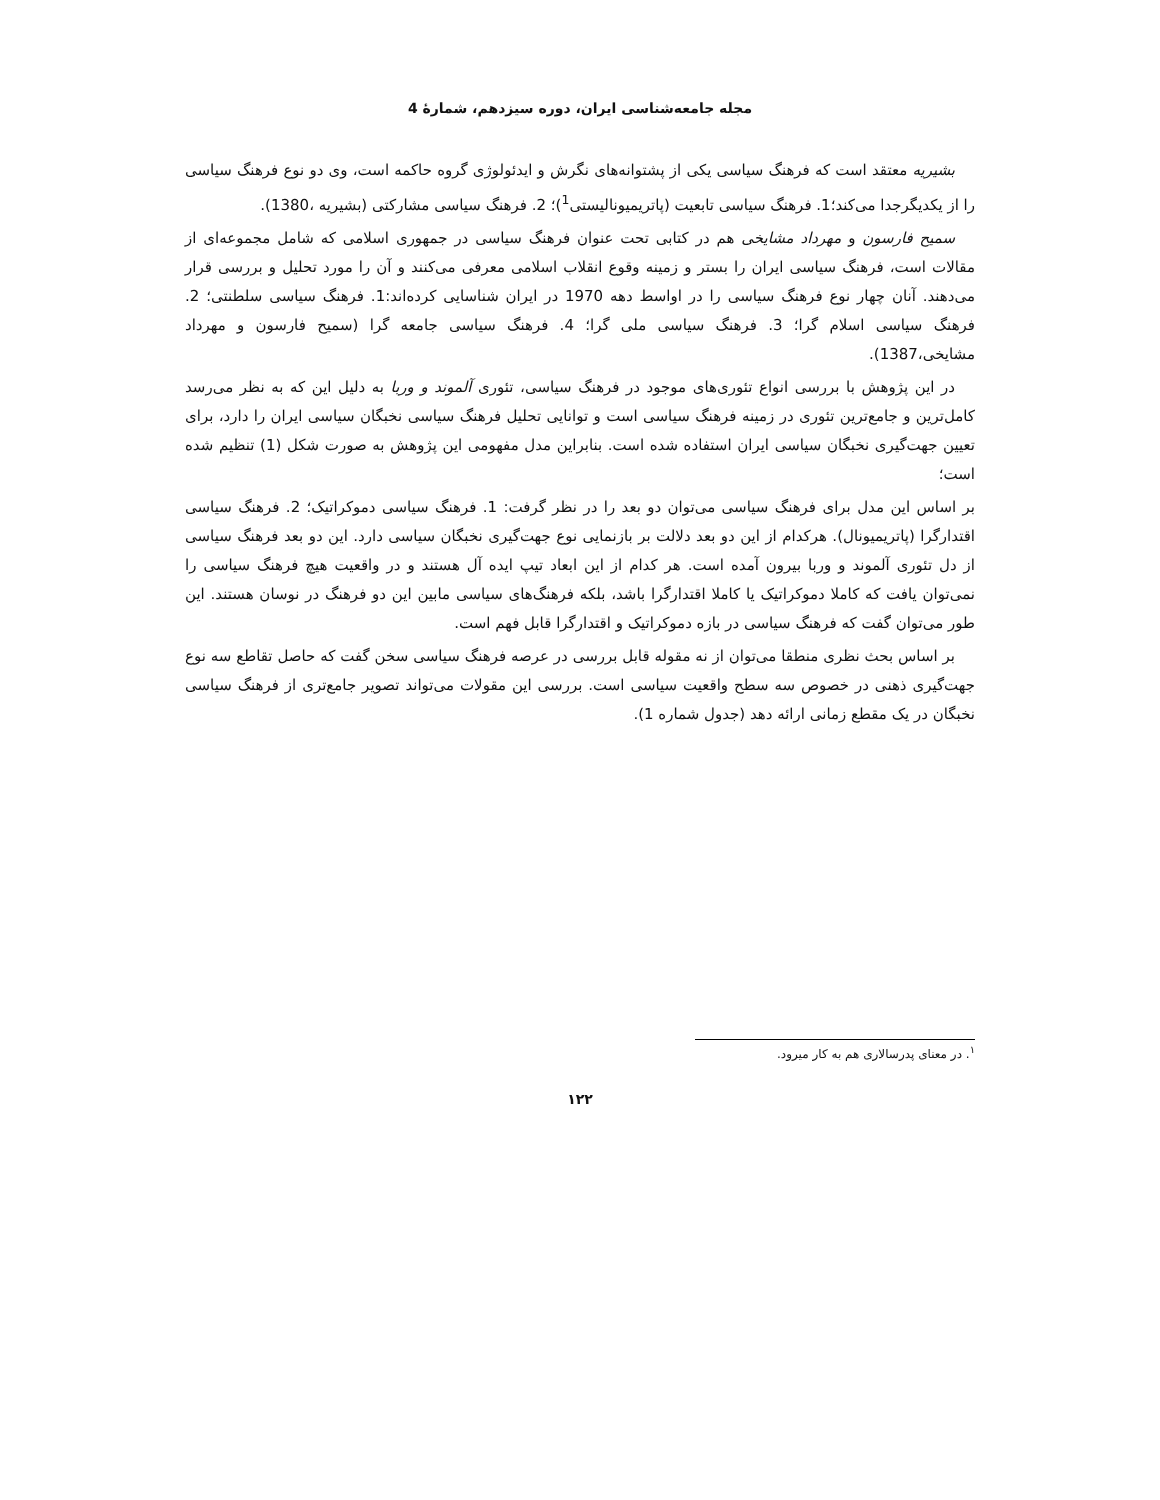مجله جامعه‌شناسی ایران، دوره سیزدهم، شمارۀ 4
بشیریه معتقد است که فرهنگ سیاسی یکی از پشتوانه‌های نگرش و ایدئولوژی گروه حاکمه است، وی دو نوع فرهنگ سیاسی را از یکدیگرجدا می‌کند؛1. فرهنگ سیاسی تابعیت (پاتریمیونالیستی<sup>1</sup>)؛ 2. فرهنگ سیاسی مشارکتی (بشیریه ،1380).
سمیح فارسون و مهرداد مشایخی هم در کتابی تحت عنوان فرهنگ سیاسی در جمهوری اسلامی که شامل مجموعه‌ای از مقالات است، فرهنگ سیاسی ایران را بستر و زمینه وقوع انقلاب اسلامی معرفی می‌کنند و آن را مورد تحلیل و بررسی قرار می‌دهند. آنان چهار نوع فرهنگ سیاسی را در اواسط دهه 1970 در ایران شناسایی کرده‌اند:1. فرهنگ سیاسی سلطنتی؛ 2. فرهنگ سیاسی اسلام گرا؛ 3. فرهنگ سیاسی ملی گرا؛ 4. فرهنگ سیاسی جامعه گرا (سمیح فارسون و مهرداد مشایخی،1387).
در این پژوهش با بررسی انواع تئوری‌های موجود در فرهنگ سیاسی، تئوری آلموند و وربا به دلیل این که به نظر می‌رسد کامل‌ترین و جامع‌ترین تئوری در زمینه فرهنگ سیاسی است و توانایی تحلیل فرهنگ سیاسی نخبگان سیاسی ایران را دارد، برای تعیین جهت‌گیری نخبگان سیاسی ایران استفاده شده است. بنابراین مدل مفهومی این پژوهش به صورت شکل (1) تنظیم شده است؛
بر اساس این مدل برای فرهنگ سیاسی می‌توان دو بعد را در نظر گرفت: 1. فرهنگ سیاسی دموکراتیک؛ 2. فرهنگ سیاسی اقتدارگرا (پاتریمیونال). هرکدام از این دو بعد دلالت بر بازنمایی نوع جهت‌گیری نخبگان سیاسی دارد. این دو بعد فرهنگ سیاسی از دل تئوری آلموند و وربا بیرون آمده است. هر کدام از این ابعاد تیپ ایده آل هستند و در واقعیت هیچ فرهنگ سیاسی را نمی‌توان یافت که کاملا دموکراتیک یا کاملا اقتدارگرا باشد، بلکه فرهنگ‌های سیاسی مابین این دو فرهنگ در نوسان هستند. این طور می‌توان گفت که فرهنگ سیاسی در بازه دموکراتیک و اقتدارگرا قابل فهم است.
بر اساس بحث نظری منطقا می‌توان از نه مقوله قابل بررسی در عرصه فرهنگ سیاسی سخن گفت که حاصل تقاطع سه نوع جهت‌گیری ذهنی در خصوص سه سطح واقعیت سیاسی است. بررسی این مقولات می‌تواند تصویر جامع‌تری از فرهنگ سیاسی نخبگان در یک مقطع زمانی ارائه دهد (جدول شماره 1).
<sup>۱</sup>. در معنای پدرسالاری هم به کار میرود.
۱۲۲